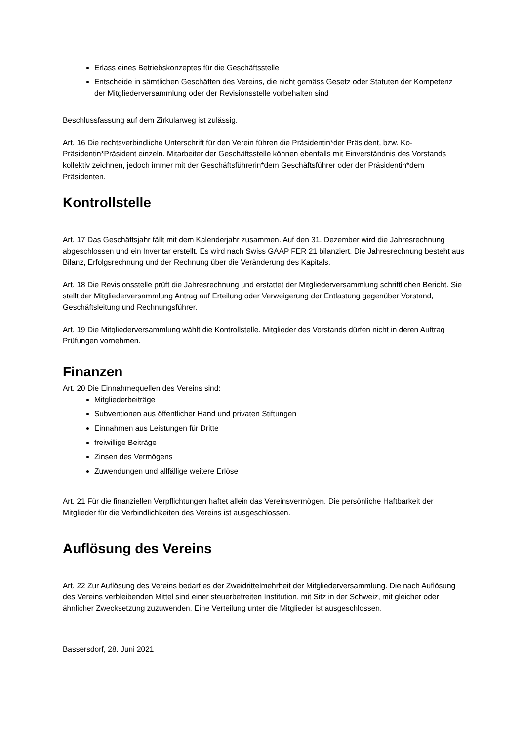Erlass eines Betriebskonzeptes für die Geschäftsstelle
Entscheide in sämtlichen Geschäften des Vereins, die nicht gemäss Gesetz oder Statuten der Kompetenz der Mitgliederversammlung oder der Revisionsstelle vorbehalten sind
Beschlussfassung auf dem Zirkularweg ist zulässig.
Art. 16 Die rechtsverbindliche Unterschrift für den Verein führen die Präsidentin*der Präsident, bzw. Ko-Präsidentin*Präsident einzeln. Mitarbeiter der Geschäftsstelle können ebenfalls mit Einverständnis des Vorstands kollektiv zeichnen, jedoch immer mit der Geschäftsführerin*dem Geschäftsführer oder der Präsidentin*dem Präsidenten.
Kontrollstelle
Art. 17 Das Geschäftsjahr fällt mit dem Kalenderjahr zusammen. Auf den 31. Dezember wird die Jahresrechnung abgeschlossen und ein Inventar erstellt. Es wird nach Swiss GAAP FER 21 bilanziert. Die Jahresrechnung besteht aus Bilanz, Erfolgsrechnung und der Rechnung über die Veränderung des Kapitals.
Art. 18 Die Revisionsstelle prüft die Jahresrechnung und erstattet der Mitgliederversammlung schriftlichen Bericht. Sie stellt der Mitgliederversammlung Antrag auf Erteilung oder Verweigerung der Entlastung gegenüber Vorstand, Geschäftsleitung und Rechnungsführer.
Art. 19 Die Mitgliederversammlung wählt die Kontrollstelle. Mitglieder des Vorstands dürfen nicht in deren Auftrag Prüfungen vornehmen.
Finanzen
Art. 20 Die Einnahmequellen des Vereins sind:
Mitgliederbeiträge
Subventionen aus öffentlicher Hand und privaten Stiftungen
Einnahmen aus Leistungen für Dritte
freiwillige Beiträge
Zinsen des Vermögens
Zuwendungen und allfällige weitere Erlöse
Art. 21 Für die finanziellen Verpflichtungen haftet allein das Vereinsvermögen. Die persönliche Haftbarkeit der Mitglieder für die Verbindlichkeiten des Vereins ist ausgeschlossen.
Auflösung des Vereins
Art. 22 Zur Auflösung des Vereins bedarf es der Zweidrittelmehrheit der Mitgliederversammlung. Die nach Auflösung des Vereins verbleibenden Mittel sind einer steuerbefreiten Institution, mit Sitz in der Schweiz, mit gleicher oder ähnlicher Zwecksetzung zuzuwenden. Eine Verteilung unter die Mitglieder ist ausgeschlossen.
Bassersdorf, 28. Juni 2021